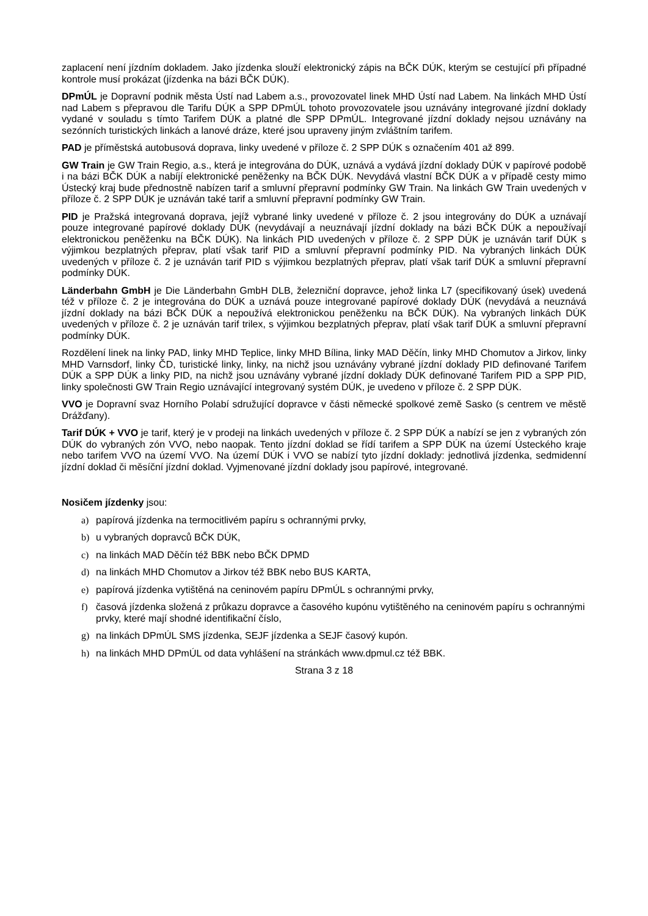zaplacení není jízdním dokladem. Jako jízdenka slouží elektronický zápis na BČK DÚK, kterým se cestující při případné kontrole musí prokázat (jízdenka na bázi BČK DÚK).
DPmÚL je Dopravní podnik města Ústí nad Labem a.s., provozovatel linek MHD Ústí nad Labem. Na linkách MHD Ústí nad Labem s přepravou dle Tarifu DÚK a SPP DPmÚL tohoto provozovatele jsou uznávány integrované jízdní doklady vydané v souladu s tímto Tarifem DÚK a platné dle SPP DPmÚL. Integrované jízdní doklady nejsou uznávány na sezónních turistických linkách a lanové dráze, které jsou upraveny jiným zvláštním tarifem.
PAD je příměstská autobusová doprava, linky uvedené v příloze č. 2 SPP DÚK s označením 401 až 899.
GW Train je GW Train Regio, a.s., která je integrována do DÚK, uznává a vydává jízdní doklady DÚK v papírové podobě i na bázi BČK DÚK a nabíjí elektronické peněženky na BČK DÚK. Nevydává vlastní BČK DÚK a v případě cesty mimo Ústecký kraj bude přednostně nabízen tarif a smluvní přepravní podmínky GW Train. Na linkách GW Train uvedených v příloze č. 2 SPP DÚK je uznáván také tarif a smluvní přepravní podmínky GW Train.
PID je Pražská integrovaná doprava, jejíž vybrané linky uvedené v příloze č. 2 jsou integrovány do DÚK a uznávají pouze integrované papírové doklady DÚK (nevydávají a neuznávají jízdní doklady na bázi BČK DÚK a nepoužívají elektronickou peněženku na BČK DÚK). Na linkách PID uvedených v příloze č. 2 SPP DÚK je uznáván tarif DÚK s výjimkou bezplatných přeprav, platí však tarif PID a smluvní přepravní podmínky PID. Na vybraných linkách DÚK uvedených v příloze č. 2 je uznáván tarif PID s výjimkou bezplatných přeprav, platí však tarif DÚK a smluvní přepravní podmínky DÚK.
Länderbahn GmbH je Die Länderbahn GmbH DLB, železniční dopravce, jehož linka L7 (specifikovaný úsek) uvedená též v příloze č. 2 je integrována do DÚK a uznává pouze integrované papírové doklady DÚK (nevydává a neuznává jízdní doklady na bázi BČK DÚK a nepoužívá elektronickou peněženku na BČK DÚK). Na vybraných linkách DÚK uvedených v příloze č. 2 je uznáván tarif trilex, s výjimkou bezplatných přeprav, platí však tarif DÚK a smluvní přepravní podmínky DÚK.
Rozdělení linek na linky PAD, linky MHD Teplice, linky MHD Bílina, linky MAD Děčín, linky MHD Chomutov a Jirkov, linky MHD Varnsdorf, linky ČD, turistické linky, linky, na nichž jsou uznávány vybrané jízdní doklady PID definované Tarifem DÚK a SPP DÚK a linky PID, na nichž jsou uznávány vybrané jízdní doklady DÚK definované Tarifem PID a SPP PID, linky společnosti GW Train Regio uznávající integrovaný systém DÚK, je uvedeno v příloze č. 2 SPP DÚK.
VVO je Dopravní svaz Horního Polabí sdružující dopravce v části německé spolkové země Sasko (s centrem ve městě Drážďany).
Tarif DÚK + VVO je tarif, který je v prodeji na linkách uvedených v příloze č. 2 SPP DÚK a nabízí se jen z vybraných zón DÚK do vybraných zón VVO, nebo naopak. Tento jízdní doklad se řídí tarifem a SPP DÚK na území Ústeckého kraje nebo tarifem VVO na území VVO. Na území DÚK i VVO se nabízí tyto jízdní doklady: jednotlivá jízdenka, sedmidenní jízdní doklad či měsíční jízdní doklad. Vyjmenované jízdní doklady jsou papírové, integrované.
Nosičem jízdenky jsou:
a) papírová jízdenka na termocitlivém papíru s ochrannými prvky,
b) u vybraných dopravců BČK DÚK,
c) na linkách MAD Děčín též BBK nebo BČK DPMD
d) na linkách MHD Chomutov a Jirkov též BBK nebo BUS KARTA,
e) papírová jízdenka vytištěná na ceninovém papíru DPmÚL s ochrannými prvky,
f) časová jízdenka složená z průkazu dopravce a časového kupónu vytištěného na ceninovém papíru s ochrannými prvky, které mají shodné identifikační číslo,
g) na linkách DPmÚL SMS jízdenka, SEJF jízdenka a SEJF časový kupón.
h) na linkách MHD DPmÚL od data vyhlášení na stránkách www.dpmul.cz též BBK.
Strana 3 z 18